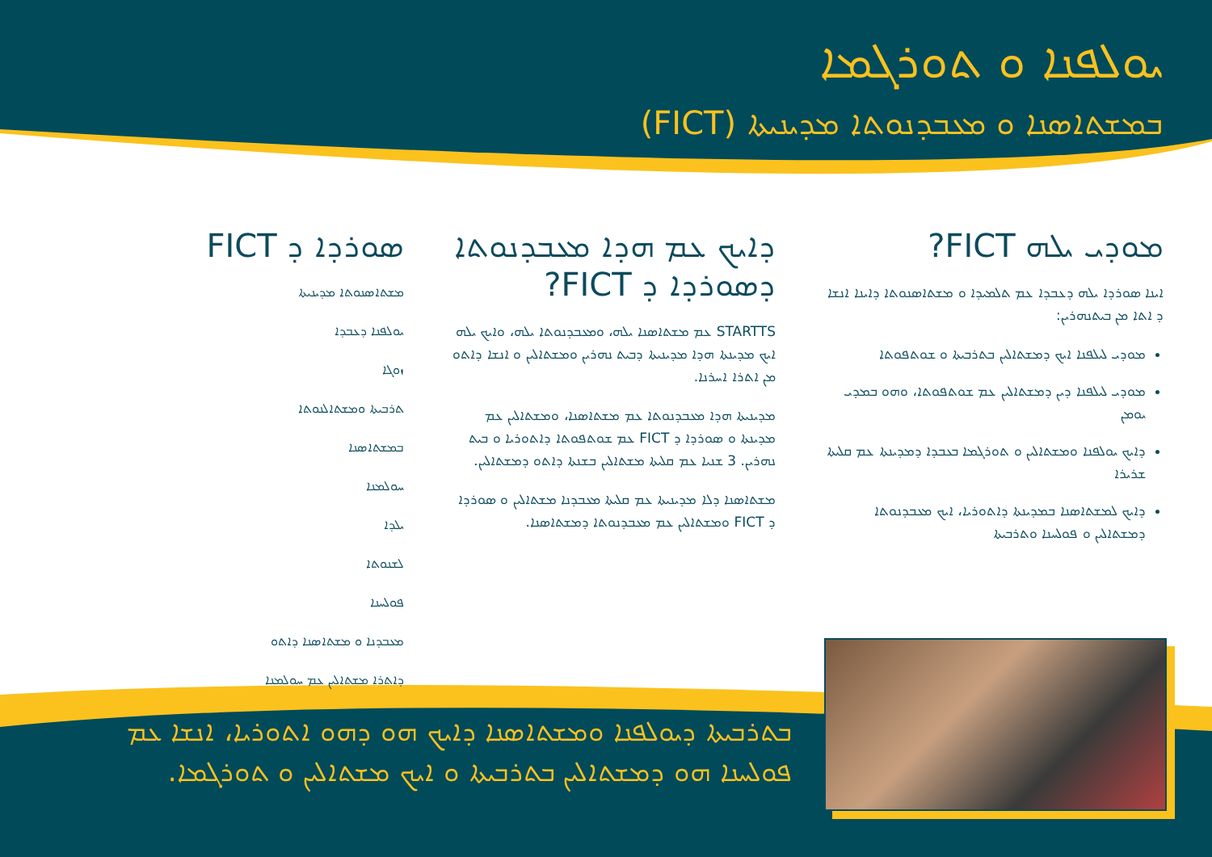ܝܘܠܦܢܐ ܘ ܬܘܪܓܡܐ
ܒܡܫܬܐܣܢܐ ܘ ܡܥܒܕܢܘܬܐ ܡܕܝܢܝܬܐ (FICT)
ܡܘܕܝ ܝܠܗ FICT?
ܐܝܢܐ ܣܘܪܕܐ ܝܠܗ ܕܥܒܕܐ ܥܡ ܬܠܡܝܕܐ ܘ ܡܫܬܐܣܢܘܬܐ ܕܐܝܢܐ ܐܢܫܐ ܕ ܐܬܐ ܡܢ ܒܝܬܢܗܪܝܢ:
ܡܘܕܝ ܠܝܠܦܢܐ ܐܝܟ ܕܡܫܬܐܠܝܢ ܒܬܪܒܝܬܐ ܘ ܫܘܬܦܘܬܐ
ܡܘܕܝ ܠܝܠܦܢܐ ܕܝܢ ܕܡܫܬܐܠܝܢ ܥܡ ܫܘܬܦܘܬܐ، ܘܗܘ ܒܡܕܝ ܝܘܡܢ
ܕܐܝܟ ܝܘܠܦܢܐ ܘܡܫܬܐܠܝܢ ܘ ܬܘܪܓܡܐ ܒܥܒܕܐ ܕܡܕܝܢܬܐ ܥܡ ܩܠܝܬܐ ܫܪܝܪܐ
ܕܐܝܟ ܠܡܫܬܐܣܢܐ ܒܡܕܝܢܬܐ ܕܐܬܘܪܝܐ، ܐܝܟ ܡܥܒܕܢܘܬܐ ܕܡܫܬܐܠܝܢ ܘ ܦܘܠܚܢܐ ܘܬܪܒܝܬܐ
ܕܐܝܟ ܥܡ ܗܕܐ ܡܥܒܕܢܘܬܐ ܕܣܘܪܕܐ ܕ FICT?
STARTTS ܥܡ ܡܫܬܐܣܢܐ ܝܠܗ، ܘܡܥܒܕܢܘܬܐ ܝܠܗ، ܘܐܝܟ ܝܠܗ ܐܝܟ ܡܕܝܢܬܐ ܗܕܐ ܡܕܝܢܝܬܐ ܕܒܝܬ ܢܗܪܝܢ ܘܡܫܬܐܠܝܢ ܘ ܐܢܫܐ ܕܐܬܘ ܡܢ ܐܬܪܐ ܐܚܪܢܐ.
ܡܕܝܢܝܬܐ ܗܕܐ ܡܥܒܕܢܘܬܐ ܥܡ ܡܫܬܐܣܢܐ، ܘܡܫܬܐܠܝܢ ܥܡ ܡܕܝܢܬܐ ܘ ܣܘܪܕܐ ܕ FICT ܥܡ ܫܘܬܦܘܬܐ ܕܐܬܘܪܝܐ ܘ ܒܝܬ ܢܗܪܝܢ. 3 ܫܢܝܐ ܥܡ ܩܠܝܬܐ ܡܫܬܐܠܝܢ ܒܫܢܬܐ ܕܐܬܘ ܕܡܫܬܐܠܝܢ.
ܡܫܬܐܣܢܐ ܕܠܐ ܡܕܝܢܝܬܐ ܥܡ ܩܠܝܬܐ ܡܥܒܕܢܐ ܡܫܬܐܠܝܢ ܘ ܣܘܪܕܐ ܕ FICT ܘܡܫܬܐܠܝܢ ܥܡ ܡܥܒܕܢܘܬܐ ܕܡܫܬܐܣܢܐ.
ܣܘܪܕܐ ܕ FICT
ܡܫܬܐܣܢܘܬܐ ܡܕܝܢܝܬܐ
ܝܘܠܦܢܐ ܕܥܒܕܐ
ܙܘܓܐ
ܬܪܒܝܬܐ ܘܡܫܬܐܠܢܘܬܐ
ܒܡܫܬܐܣܢܐ
ܚܘܠܡܢܐ
ܝܠܕܐ
ܠܫܢܘܬܐ
ܦܘܠܚܢܐ
ܡܥܒܕܢܐ ܘ ܡܫܬܐܣܢܐ ܕܐܬܘ
ܕܐܬܪܐ ܡܫܬܐܠܝܢ ܥܡ ܚܘܠܡܢܐ
ܒܬܪܒܝܬܐ ܕܝܘܠܦܢܐ ܘܡܫܬܐܣܢܐ ܕܐܝܟ ܗܘ ܕܗܘ ܐܬܘܪܝܐ، ܐܢܫܐ ܥܡ ܦܘܠܚܢܐ ܗܘ ܕܡܫܬܐܠܝܢ ܒܬܪܒܝܬܐ ܘ ܐܝܟ ܡܫܬܐܠܝܢ ܘ ܬܘܪܓܡܐ.